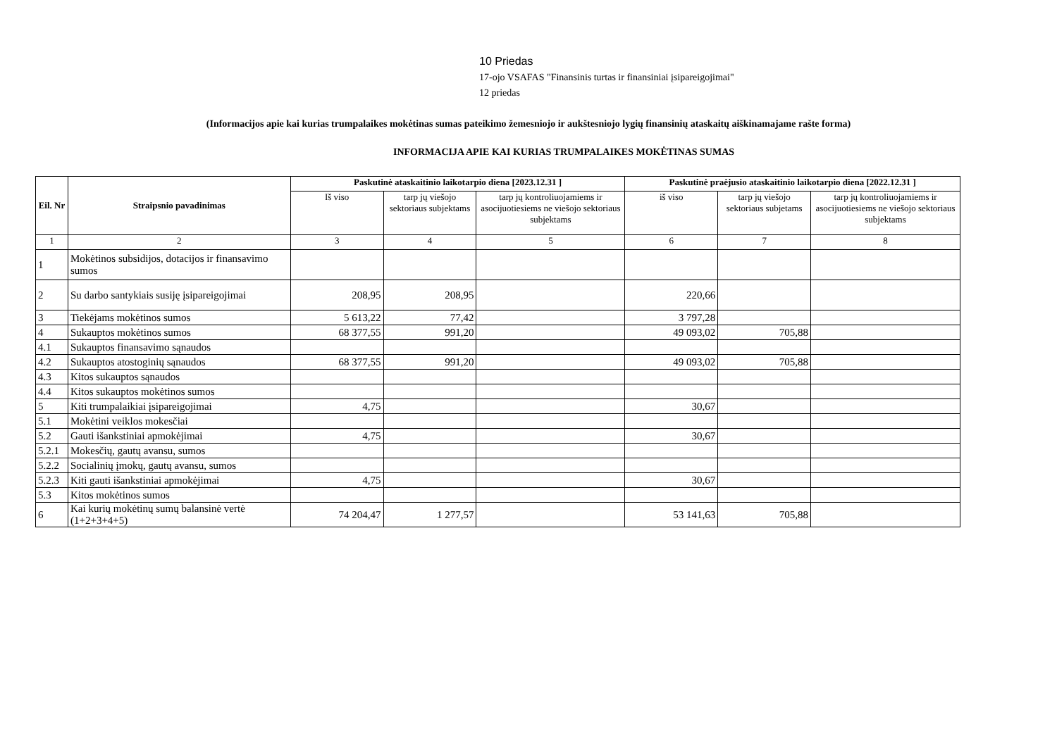10 Priedas
17-ojo VSAFAS "Finansinis turtas ir finansiniai įsipareigojimai"
12 priedas
(Informacijos apie kai kurias trumpalaikes mokėtinas sumas pateikimo žemesniojo ir aukštesniojo lygių finansinių ataskaitų aiškinamajame rašte forma)
INFORMACIJA APIE KAI KURIAS TRUMPALAIKES MOKĖTINAS SUMAS
| Eil. Nr | Straipsnio pavadinimas | Paskutinė ataskaitinio laikotarpio diena [2023.12.31 ] | | | Paskutinė praėjusio ataskaitinio laikotarpio diena [2022.12.31 ] | | |
| --- | --- | --- | --- | --- | --- | --- | --- |
| | | Iš viso | tarp jų viešojo sektoriaus subjektams | tarp jų kontroliuojamiems ir asocijuotiesiems ne viešojo sektoriaus subjektams | iš viso | tarp jų viešojo sektoriaus subjetams | tarp jų kontroliuojamiems ir asocijuotiesiems ne viešojo sektoriaus subjektams |
| 1 | 2 | 3 | 4 | 5 | 6 | 7 | 8 |
| 1 | Mokėtinos subsidijos, dotacijos ir finansavimo sumos | | | | | | |
| 2 | Su darbo santykiais susiję įsipareigojimai | 208,95 | 208,95 | | 220,66 | | |
| 3 | Tiekėjams mokėtinos sumos | 5 613,22 | 77,42 | | 3 797,28 | | |
| 4 | Sukauptos mokėtinos sumos | 68 377,55 | 991,20 | | 49 093,02 | 705,88 | |
| 4.1 | Sukauptos finansavimo sąnaudos | | | | | | |
| 4.2 | Sukauptos atostoginių sąnaudos | 68 377,55 | 991,20 | | 49 093,02 | 705,88 | |
| 4.3 | Kitos sukauptos sąnaudos | | | | | | |
| 4.4 | Kitos sukauptos mokėtinos sumos | | | | | | |
| 5 | Kiti trumpalaikiai įsipareigojimai | 4,75 | | | 30,67 | | |
| 5.1 | Mokėtini veiklos mokesčiai | | | | | | |
| 5.2 | Gauti išankstiniai apmokėjimai | 4,75 | | | 30,67 | | |
| 5.2.1 | Mokesčių, gautų avansu, sumos | | | | | | |
| 5.2.2 | Socialinių įmokų, gautų avansu, sumos | | | | | | |
| 5.2.3 | Kiti gauti išankstiniai apmokėjimai | 4,75 | | | 30,67 | | |
| 5.3 | Kitos mokėtinos sumos | | | | | | |
| 6 | Kai kurių mokėtinų sumų balansinė vertė (1+2+3+4+5) | 74 204,47 | 1 277,57 | | 53 141,63 | 705,88 | |